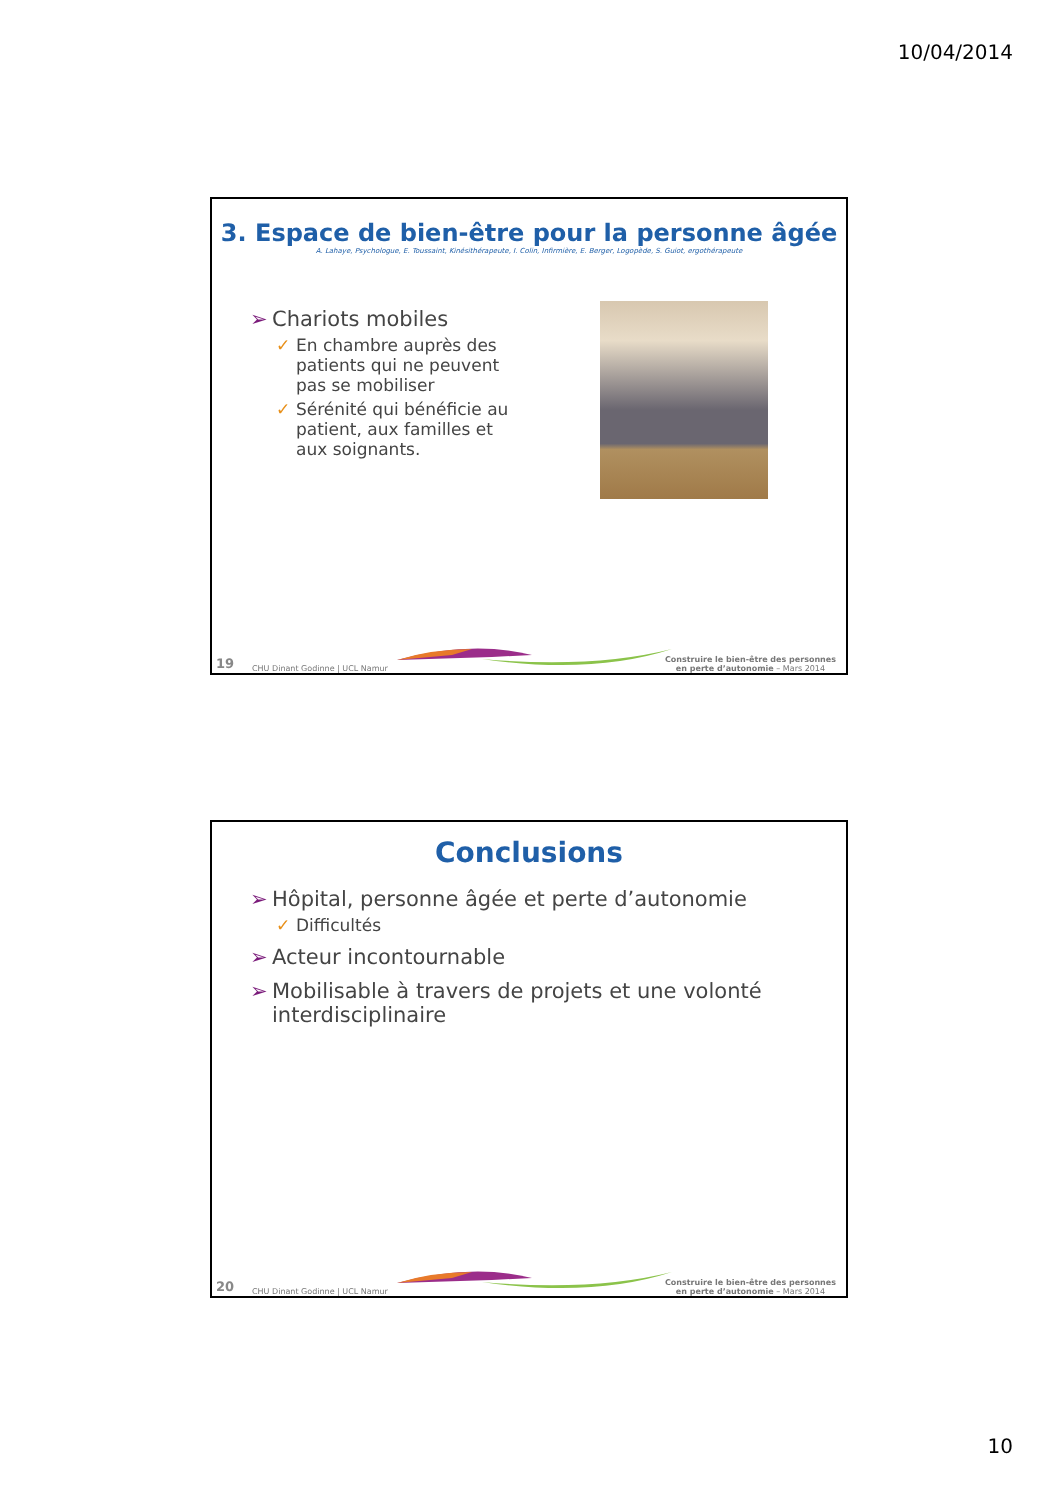10/04/2014
3. Espace de bien-être pour la personne âgée
A. Lahaye, Psychologue, E. Toussaint, Kinésithérapeute, I. Colin, Infirmière, E. Berger, Logopède, S. Guiot, ergothérapeute
➢ Chariots mobiles
✓ En chambre auprès des patients qui ne peuvent pas se mobiliser
✓ Sérénité qui bénéficie au patient, aux familles et aux soignants.
19 CHU Dinant Godinne | UCL Namur
Construire le bien-être des personnes
en perte d’autonomie – Mars 2014
Conclusions
➢ Hôpital, personne âgée et perte d’autonomie
✓ Difficultés
➢ Acteur incontournable
➢ Mobilisable à travers de projets et une volonté interdisciplinaire
20 CHU Dinant Godinne | UCL Namur
Construire le bien-être des personnes
en perte d’autonomie – Mars 2014
10